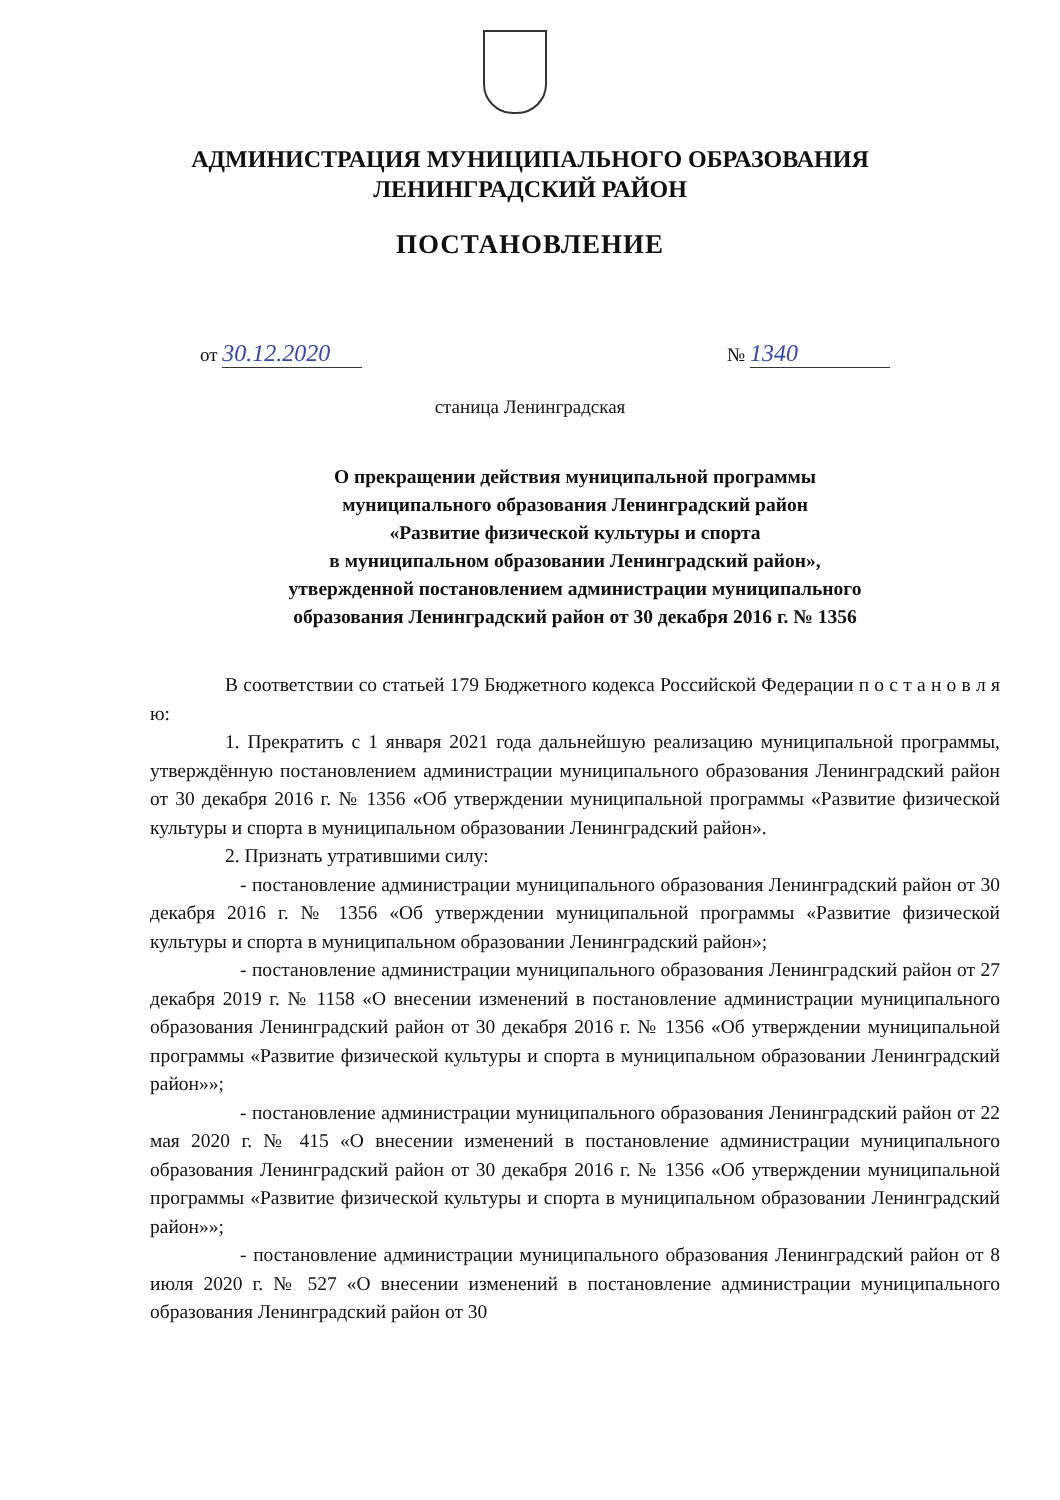АДМИНИСТРАЦИЯ МУНИЦИПАЛЬНОГО ОБРАЗОВАНИЯ
ЛЕНИНГРАДСКИЙ РАЙОН
ПОСТАНОВЛЕНИЕ
от 30.12.2020 № 1340
станица Ленинградская
О прекращении действия муниципальной программы
муниципального образования Ленинградский район
«Развитие физической культуры и спорта
в муниципальном образовании Ленинградский район»,
утвержденной постановлением администрации муниципального
образования Ленинградский район от 30 декабря 2016 г. № 1356
В соответствии со статьей 179 Бюджетного кодекса Российской Федерации п о с т а н о в л я ю:
1. Прекратить с 1 января 2021 года дальнейшую реализацию муниципальной программы, утверждённую постановлением администрации муниципального образования Ленинградский район от 30 декабря 2016 г. № 1356 «Об утверждении муниципальной программы «Развитие физической культуры и спорта в муниципальном образовании Ленинградский район».
2. Признать утратившими силу:
- постановление администрации муниципального образования Ленинградский район от 30 декабря 2016 г. № 1356 «Об утверждении муниципальной программы «Развитие физической культуры и спорта в муниципальном образовании Ленинградский район»;
- постановление администрации муниципального образования Ленинградский район от 27 декабря 2019 г. № 1158 «О внесении изменений в постановление администрации муниципального образования Ленинградский район от 30 декабря 2016 г. № 1356 «Об утверждении муниципальной программы «Развитие физической культуры и спорта в муниципальном образовании Ленинградский район»»;
- постановление администрации муниципального образования Ленинградский район от 22 мая 2020 г. № 415 «О внесении изменений в постановление администрации муниципального образования Ленинградский район от 30 декабря 2016 г. № 1356 «Об утверждении муниципальной программы «Развитие физической культуры и спорта в муниципальном образовании Ленинградский район»»;
- постановление администрации муниципального образования Ленинградский район от 8 июля 2020 г. № 527 «О внесении изменений в постановление администрации муниципального образования Ленинградский район от 30